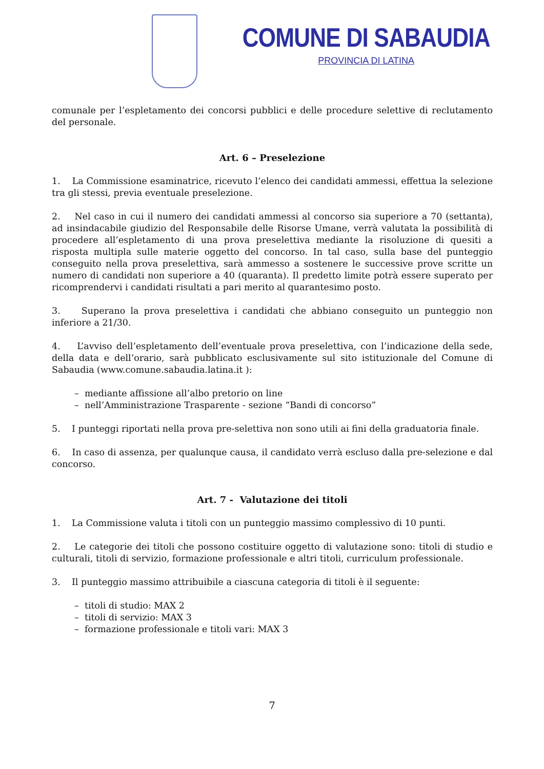COMUNE DI SABAUDIA
PROVINCIA DI LATINA
comunale per l’espletamento dei concorsi pubblici e delle procedure selettive di reclutamento del personale.
Art. 6 – Preselezione
1. La Commissione esaminatrice, ricevuto l’elenco dei candidati ammessi, effettua la selezione tra gli stessi, previa eventuale preselezione.
2. Nel caso in cui il numero dei candidati ammessi al concorso sia superiore a 70 (settanta), ad insindacabile giudizio del Responsabile delle Risorse Umane, verrà valutata la possibilità di procedere all’espletamento di una prova preselettiva mediante la risoluzione di quesiti a risposta multipla sulle materie oggetto del concorso. In tal caso, sulla base del punteggio conseguito nella prova preselettiva, sarà ammesso a sostenere le successive prove scritte un numero di candidati non superiore a 40 (quaranta). Il predetto limite potrà essere superato per ricomprendervi i candidati risultati a pari merito al quarantesimo posto.
3. Superano la prova preselettiva i candidati che abbiano conseguito un punteggio non inferiore a 21/30.
4. L’avviso dell’espletamento dell’eventuale prova preselettiva, con l’indicazione della sede, della data e dell’orario, sarà pubblicato esclusivamente sul sito istituzionale del Comune di Sabaudia (www.comune.sabaudia.latina.it ):
– mediante affissione all’albo pretorio on line
– nell’Amministrazione Trasparente - sezione “Bandi di concorso”
5. I punteggi riportati nella prova pre-selettiva non sono utili ai fini della graduatoria finale.
6. In caso di assenza, per qualunque causa, il candidato verrà escluso dalla pre-selezione e dal concorso.
Art. 7 - Valutazione dei titoli
1. La Commissione valuta i titoli con un punteggio massimo complessivo di 10 punti.
2. Le categorie dei titoli che possono costituire oggetto di valutazione sono: titoli di studio e culturali, titoli di servizio, formazione professionale e altri titoli, curriculum professionale.
3. Il punteggio massimo attribuibile a ciascuna categoria di titoli è il seguente:
– titoli di studio: MAX 2
– titoli di servizio: MAX 3
– formazione professionale e titoli vari: MAX 3
7